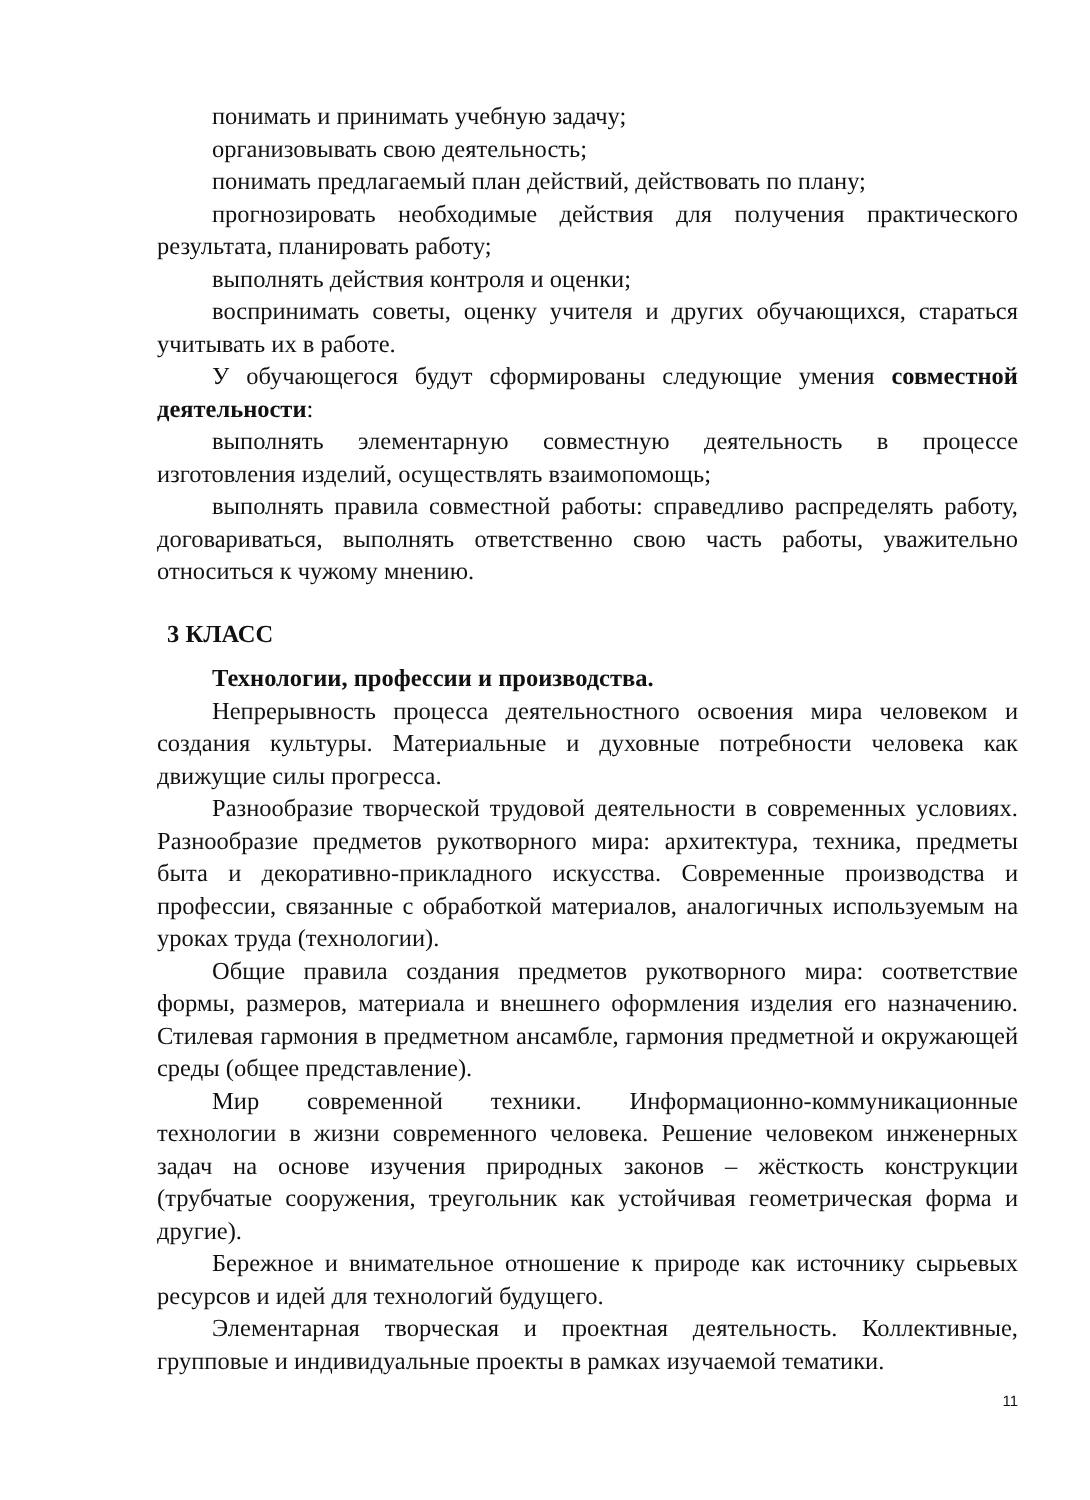понимать и принимать учебную задачу;
организовывать свою деятельность;
понимать предлагаемый план действий, действовать по плану;
прогнозировать необходимые действия для получения практического результата, планировать работу;
выполнять действия контроля и оценки;
воспринимать советы, оценку учителя и других обучающихся, стараться учитывать их в работе.
У обучающегося будут сформированы следующие умения совместной деятельности:
выполнять элементарную совместную деятельность в процессе изготовления изделий, осуществлять взаимопомощь;
выполнять правила совместной работы: справедливо распределять работу, договариваться, выполнять ответственно свою часть работы, уважительно относиться к чужому мнению.
3 КЛАСС
Технологии, профессии и производства.
Непрерывность процесса деятельностного освоения мира человеком и создания культуры. Материальные и духовные потребности человека как движущие силы прогресса.
Разнообразие творческой трудовой деятельности в современных условиях. Разнообразие предметов рукотворного мира: архитектура, техника, предметы быта и декоративно-прикладного искусства. Современные производства и профессии, связанные с обработкой материалов, аналогичных используемым на уроках труда (технологии).
Общие правила создания предметов рукотворного мира: соответствие формы, размеров, материала и внешнего оформления изделия его назначению. Стилевая гармония в предметном ансамбле, гармония предметной и окружающей среды (общее представление).
Мир современной техники. Информационно-коммуникационные технологии в жизни современного человека. Решение человеком инженерных задач на основе изучения природных законов – жёсткость конструкции (трубчатые сооружения, треугольник как устойчивая геометрическая форма и другие).
Бережное и внимательное отношение к природе как источнику сырьевых ресурсов и идей для технологий будущего.
Элементарная творческая и проектная деятельность. Коллективные, групповые и индивидуальные проекты в рамках изучаемой тематики.
11